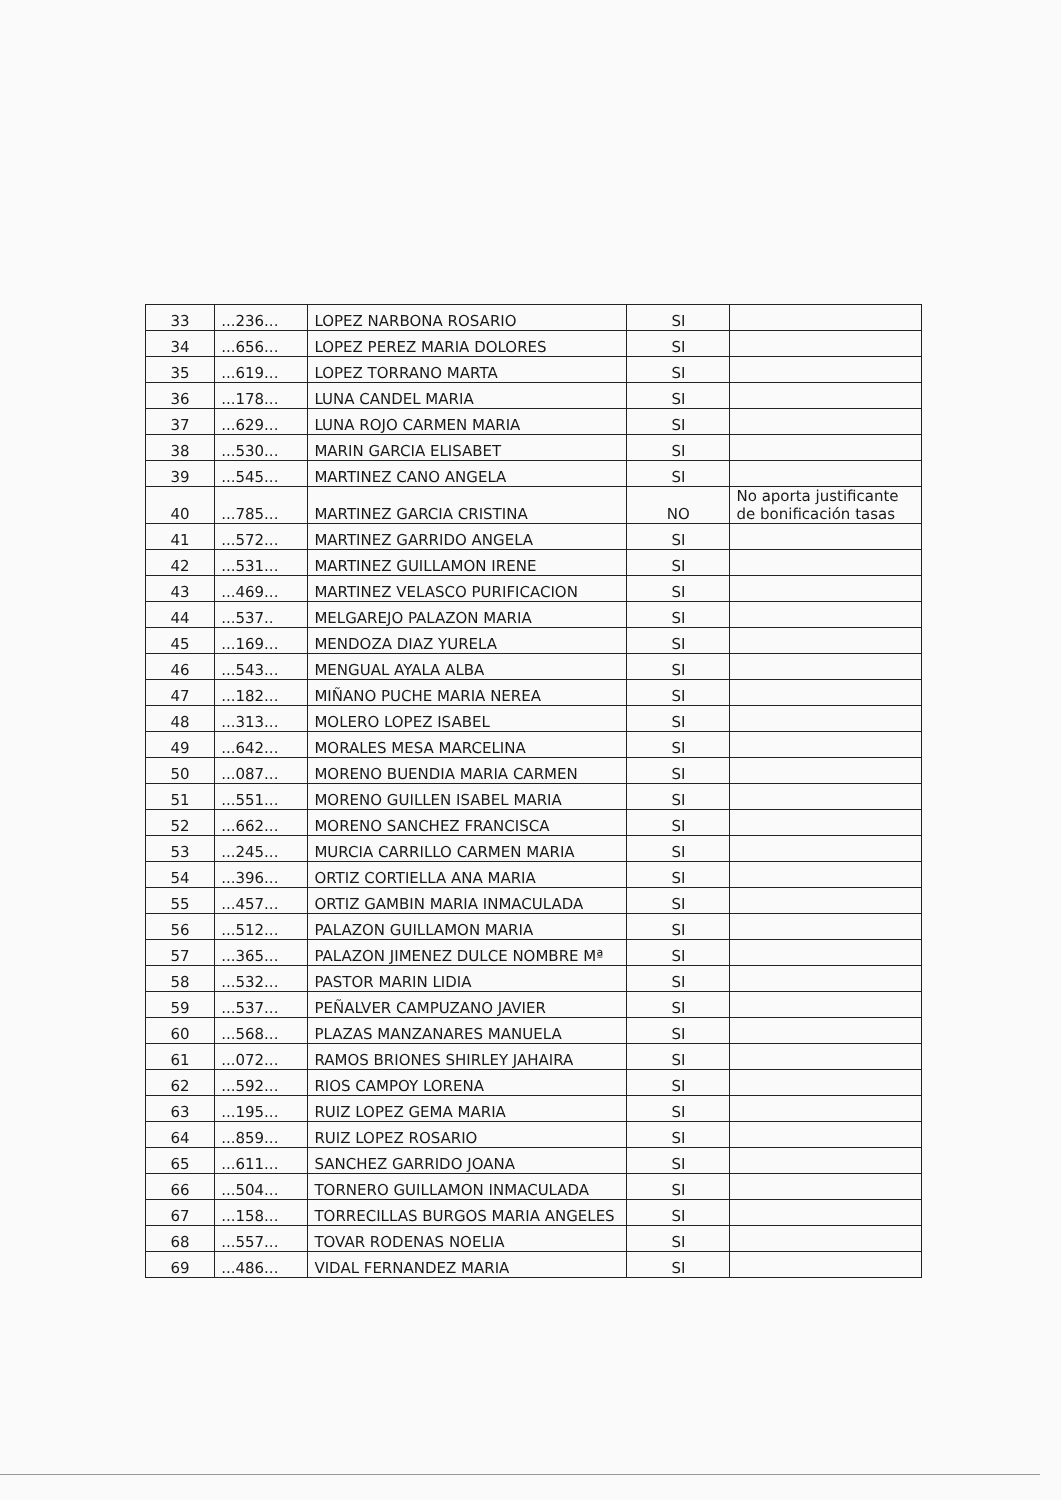| 33 | ...236... | LOPEZ NARBONA ROSARIO | SI | |
| 34 | ...656... | LOPEZ PEREZ MARIA DOLORES | SI | |
| 35 | ...619... | LOPEZ TORRANO MARTA | SI | |
| 36 | ...178... | LUNA CANDEL MARIA | SI | |
| 37 | ...629... | LUNA ROJO CARMEN MARIA | SI | |
| 38 | ...530... | MARIN GARCIA ELISABET | SI | |
| 39 | ...545... | MARTINEZ CANO ANGELA | SI | |
| 40 | ...785... | MARTINEZ GARCIA CRISTINA | NO | No aporta justificante de bonificación tasas |
| 41 | ...572... | MARTINEZ GARRIDO ANGELA | SI | |
| 42 | ...531... | MARTINEZ GUILLAMON IRENE | SI | |
| 43 | ...469... | MARTINEZ VELASCO PURIFICACION | SI | |
| 44 | ...537.. | MELGAREJO PALAZON MARIA | SI | |
| 45 | ...169... | MENDOZA DIAZ YURELA | SI | |
| 46 | ...543... | MENGUAL AYALA ALBA | SI | |
| 47 | ...182... | MIÑANO PUCHE MARIA NEREA | SI | |
| 48 | ...313... | MOLERO LOPEZ ISABEL | SI | |
| 49 | ...642... | MORALES MESA MARCELINA | SI | |
| 50 | ...087... | MORENO BUENDIA MARIA CARMEN | SI | |
| 51 | ...551... | MORENO GUILLEN ISABEL MARIA | SI | |
| 52 | ...662... | MORENO SANCHEZ FRANCISCA | SI | |
| 53 | ...245... | MURCIA CARRILLO CARMEN MARIA | SI | |
| 54 | ...396... | ORTIZ CORTIELLA ANA MARIA | SI | |
| 55 | ...457... | ORTIZ GAMBIN MARIA INMACULADA | SI | |
| 56 | ...512... | PALAZON GUILLAMON MARIA | SI | |
| 57 | ...365... | PALAZON JIMENEZ DULCE NOMBRE Mª | SI | |
| 58 | ...532... | PASTOR MARIN LIDIA | SI | |
| 59 | ...537... | PEÑALVER CAMPUZANO JAVIER | SI | |
| 60 | ...568... | PLAZAS MANZANARES MANUELA | SI | |
| 61 | ...072... | RAMOS BRIONES SHIRLEY JAHAIRA | SI | |
| 62 | ...592... | RIOS CAMPOY LORENA | SI | |
| 63 | ...195... | RUIZ LOPEZ GEMA MARIA | SI | |
| 64 | ...859... | RUIZ LOPEZ ROSARIO | SI | |
| 65 | ...611... | SANCHEZ GARRIDO JOANA | SI | |
| 66 | ...504... | TORNERO GUILLAMON INMACULADA | SI | |
| 67 | ...158... | TORRECILLAS BURGOS MARIA ANGELES | SI | |
| 68 | ...557... | TOVAR RODENAS NOELIA | SI | |
| 69 | ...486... | VIDAL FERNANDEZ MARIA | SI | |